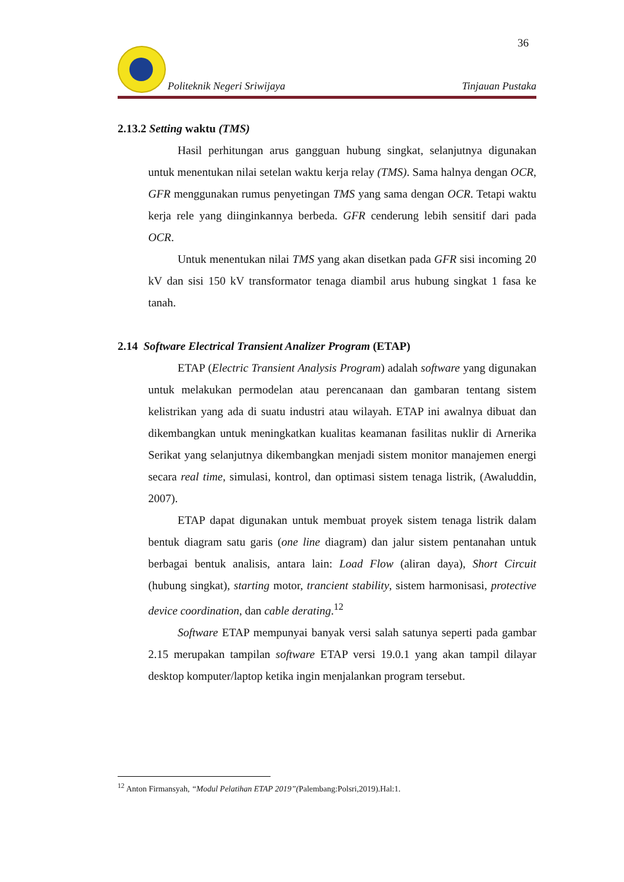36
Politeknik Negeri Sriwijaya Tinjauan Pustaka
2.13.2 Setting waktu (TMS)
Hasil perhitungan arus gangguan hubung singkat, selanjutnya digunakan untuk menentukan nilai setelan waktu kerja relay (TMS). Sama halnya dengan OCR, GFR menggunakan rumus penyetingan TMS yang sama dengan OCR. Tetapi waktu kerja rele yang diinginkannya berbeda. GFR cenderung lebih sensitif dari pada OCR.
Untuk menentukan nilai TMS yang akan disetkan pada GFR sisi incoming 20 kV dan sisi 150 kV transformator tenaga diambil arus hubung singkat 1 fasa ke tanah.
2.14 Software Electrical Transient Analizer Program (ETAP)
ETAP (Electric Transient Analysis Program) adalah software yang digunakan untuk melakukan permodelan atau perencanaan dan gambaran tentang sistem kelistrikan yang ada di suatu industri atau wilayah. ETAP ini awalnya dibuat dan dikembangkan untuk meningkatkan kualitas keamanan fasilitas nuklir di Arnerika Serikat yang selanjutnya dikembangkan menjadi sistem monitor manajemen energi secara real time, simulasi, kontrol, dan optimasi sistem tenaga listrik, (Awaluddin, 2007).
ETAP dapat digunakan untuk membuat proyek sistem tenaga listrik dalam bentuk diagram satu garis (one line diagram) dan jalur sistem pentanahan untuk berbagai bentuk analisis, antara lain: Load Flow (aliran daya), Short Circuit (hubung singkat), starting motor, trancient stability, sistem harmonisasi, protective device coordination, dan cable derating.<sup>12</sup>
Software ETAP mempunyai banyak versi salah satunya seperti pada gambar 2.15 merupakan tampilan software ETAP versi 19.0.1 yang akan tampil dilayar desktop komputer/laptop ketika ingin menjalankan program tersebut.
<sup>12</sup> Anton Firmansyah, “Modul Pelatihan ETAP 2019”(Palembang:Polsri,2019).Hal:1.